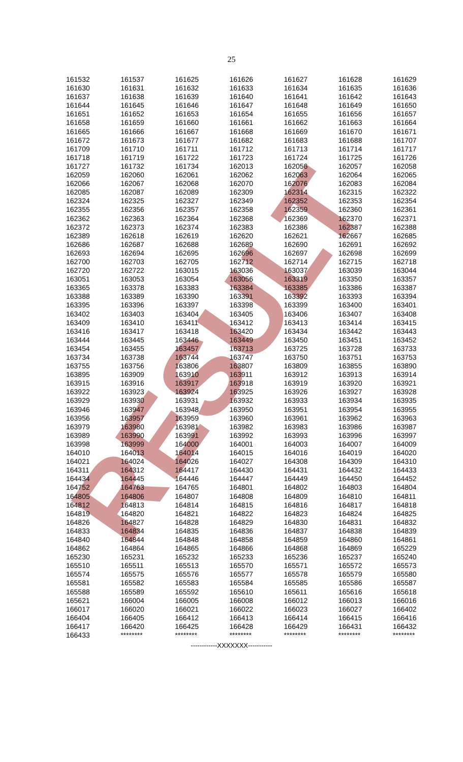RESULT
25
| 161532 | 161537 | 161625 | 161626 | 161627 | 161628 | 161629 |
| 161630 | 161631 | 161632 | 161633 | 161634 | 161635 | 161636 |
| 161637 | 161638 | 161639 | 161640 | 161641 | 161642 | 161643 |
| 161644 | 161645 | 161646 | 161647 | 161648 | 161649 | 161650 |
| 161651 | 161652 | 161653 | 161654 | 161655 | 161656 | 161657 |
| 161658 | 161659 | 161660 | 161661 | 161662 | 161663 | 161664 |
| 161665 | 161666 | 161667 | 161668 | 161669 | 161670 | 161671 |
| 161672 | 161673 | 161677 | 161682 | 161683 | 161688 | 161707 |
| 161709 | 161710 | 161711 | 161712 | 161713 | 161714 | 161717 |
| 161718 | 161719 | 161722 | 161723 | 161724 | 161725 | 161726 |
| 161727 | 161732 | 161734 | 162013 | 162056 | 162057 | 162058 |
| 162059 | 162060 | 162061 | 162062 | 162063 | 162064 | 162065 |
| 162066 | 162067 | 162068 | 162070 | 162076 | 162083 | 162084 |
| 162085 | 162087 | 162089 | 162309 | 162314 | 162315 | 162322 |
| 162324 | 162325 | 162327 | 162349 | 162352 | 162353 | 162354 |
| 162355 | 162356 | 162357 | 162358 | 162359 | 162360 | 162361 |
| 162362 | 162363 | 162364 | 162368 | 162369 | 162370 | 162371 |
| 162372 | 162373 | 162374 | 162383 | 162386 | 162387 | 162388 |
| 162389 | 162618 | 162619 | 162620 | 162621 | 162667 | 162685 |
| 162686 | 162687 | 162688 | 162689 | 162690 | 162691 | 162692 |
| 162693 | 162694 | 162695 | 162696 | 162697 | 162698 | 162699 |
| 162700 | 162703 | 162705 | 162712 | 162714 | 162715 | 162718 |
| 162720 | 162722 | 163015 | 163036 | 163037 | 163039 | 163044 |
| 163051 | 163053 | 163054 | 163056 | 163319 | 163350 | 163357 |
| 163365 | 163378 | 163383 | 163384 | 163385 | 163386 | 163387 |
| 163388 | 163389 | 163390 | 163391 | 163392 | 163393 | 163394 |
| 163395 | 163396 | 163397 | 163398 | 163399 | 163400 | 163401 |
| 163402 | 163403 | 163404 | 163405 | 163406 | 163407 | 163408 |
| 163409 | 163410 | 163411 | 163412 | 163413 | 163414 | 163415 |
| 163416 | 163417 | 163418 | 163420 | 163434 | 163442 | 163443 |
| 163444 | 163445 | 163446 | 163449 | 163450 | 163451 | 163452 |
| 163454 | 163455 | 163457 | 163713 | 163725 | 163728 | 163733 |
| 163734 | 163738 | 163744 | 163747 | 163750 | 163751 | 163753 |
| 163755 | 163756 | 163806 | 163807 | 163809 | 163855 | 163890 |
| 163895 | 163909 | 163910 | 163911 | 163912 | 163913 | 163914 |
| 163915 | 163916 | 163917 | 163918 | 163919 | 163920 | 163921 |
| 163922 | 163923 | 163924 | 163925 | 163926 | 163927 | 163928 |
| 163929 | 163930 | 163931 | 163932 | 163933 | 163934 | 163935 |
| 163946 | 163947 | 163948 | 163950 | 163951 | 163954 | 163955 |
| 163956 | 163957 | 163959 | 163960 | 163961 | 163962 | 163963 |
| 163979 | 163980 | 163981 | 163982 | 163983 | 163986 | 163987 |
| 163989 | 163990 | 163991 | 163992 | 163993 | 163996 | 163997 |
| 163998 | 163999 | 164000 | 164001 | 164003 | 164007 | 164009 |
| 164010 | 164013 | 164014 | 164015 | 164016 | 164019 | 164020 |
| 164021 | 164024 | 164026 | 164027 | 164308 | 164309 | 164310 |
| 164311 | 164312 | 164417 | 164430 | 164431 | 164432 | 164433 |
| 164434 | 164445 | 164446 | 164447 | 164449 | 164450 | 164452 |
| 164752 | 164763 | 164765 | 164801 | 164802 | 164803 | 164804 |
| 164805 | 164806 | 164807 | 164808 | 164809 | 164810 | 164811 |
| 164812 | 164813 | 164814 | 164815 | 164816 | 164817 | 164818 |
| 164819 | 164820 | 164821 | 164822 | 164823 | 164824 | 164825 |
| 164826 | 164827 | 164828 | 164829 | 164830 | 164831 | 164832 |
| 164833 | 164834 | 164835 | 164836 | 164837 | 164838 | 164839 |
| 164840 | 164844 | 164848 | 164858 | 164859 | 164860 | 164861 |
| 164862 | 164864 | 164865 | 164866 | 164868 | 164869 | 165229 |
| 165230 | 165231 | 165232 | 165233 | 165236 | 165237 | 165240 |
| 165510 | 165511 | 165513 | 165570 | 165571 | 165572 | 165573 |
| 165574 | 165575 | 165576 | 165577 | 165578 | 165579 | 165580 |
| 165581 | 165582 | 165583 | 165584 | 165585 | 165586 | 165587 |
| 165588 | 165589 | 165592 | 165610 | 165611 | 165616 | 165618 |
| 165621 | 166004 | 166005 | 166008 | 166012 | 166013 | 166016 |
| 166017 | 166020 | 166021 | 166022 | 166023 | 166027 | 166402 |
| 166404 | 166405 | 166412 | 166413 | 166414 | 166415 | 166416 |
| 166417 | 166420 | 166425 | 166428 | 166429 | 166431 | 166432 |
| 166433 | ******** | ******** | ******** | ******** | ******** | ******** |
------------XXXXXXX-----------